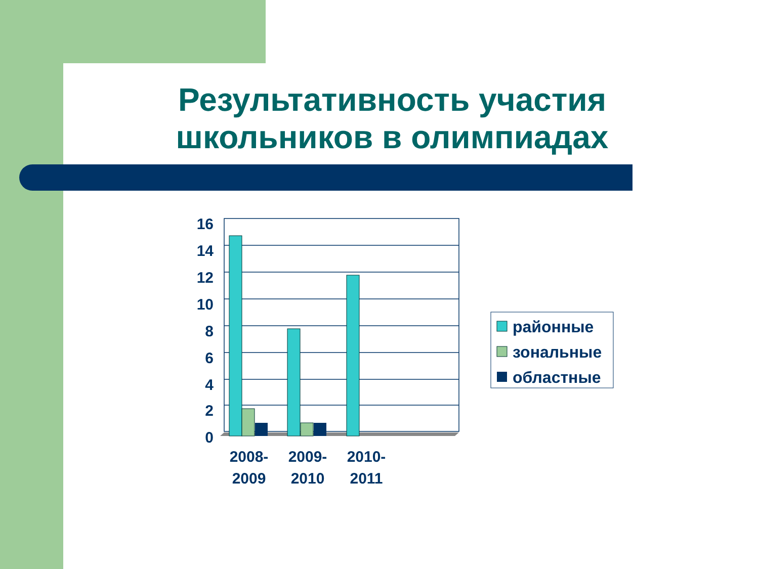Результативность участия школьников в олимпиадах
16
14
12
10
8
6
4
2
0
2008-
2009
2009-
2010
2010-
2011
районные
зональные
областные